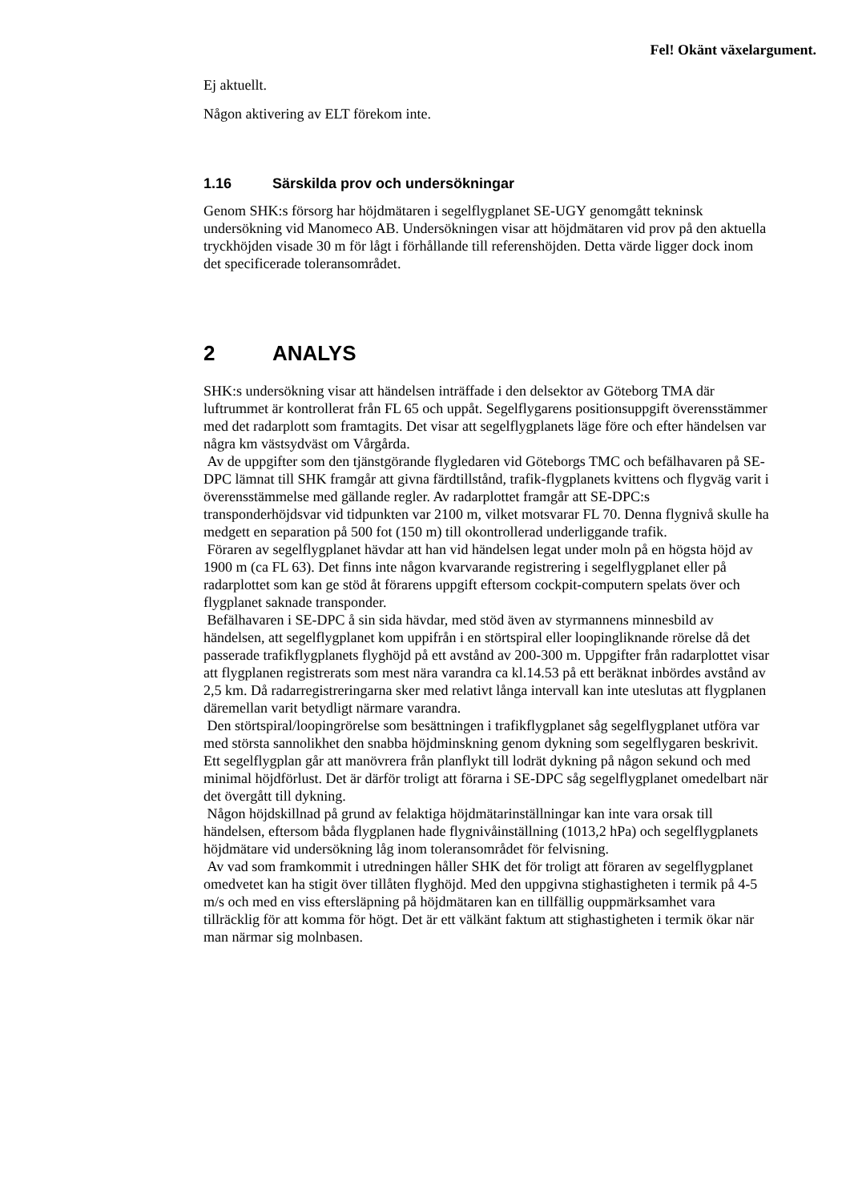Fel! Okänt växelargument.
Ej aktuellt.
Någon aktivering av ELT förekom inte.
1.16 Särskilda prov och undersökningar
Genom SHK:s försorg har höjdmätaren i segelflygplanet SE-UGY genomgått tekninsk undersökning vid Manomeco AB. Undersökningen visar att höjdmätaren vid prov på den aktuella tryckhöjden visade 30 m för lågt i förhållande till referenshöjden. Detta värde ligger dock inom det specificerade toleransområdet.
2 ANALYS
SHK:s undersökning visar att händelsen inträffade i den delsektor av Göteborg TMA där luftrummet är kontrollerat från FL 65 och uppåt. Segelflygarens positionsuppgift överensstämmer med det radarplott som framtagits. Det visar att segelflygplanets läge före och efter händelsen var några km västsydväst om Vårgårda.
Av de uppgifter som den tjänstgörande flygledaren vid Göteborgs TMC och befälhavaren på SE-DPC lämnat till SHK framgår att givna färdtillstånd, trafik-flygplanets kvittens och flygväg varit i överensstämmelse med gällande regler. Av radarplottet framgår att SE-DPC:s transponderhöjdsvar vid tidpunkten var 2100 m, vilket motsvarar FL 70. Denna flygnivå skulle ha medgett en separation på 500 fot (150 m) till okontrollerad underliggande trafik.
Föraren av segelflygplanet hävdar att han vid händelsen legat under moln på en högsta höjd av 1900 m (ca FL 63). Det finns inte någon kvarvarande registrering i segelflygplanet eller på radarplottet som kan ge stöd åt förarens uppgift eftersom cockpit-computern spelats över och flygplanet saknade transponder.
Befälhavaren i SE-DPC å sin sida hävdar, med stöd även av styrmannens minnesbild av händelsen, att segelflygplanet kom uppifrån i en störtspiral eller loopingliknande rörelse då det passerade trafikflygplanets flyghöjd på ett avstånd av 200-300 m. Uppgifter från radarplottet visar att flygplanen registrerats som mest nära varandra ca kl.14.53 på ett beräknat inbördes avstånd av 2,5 km. Då radarregistreringarna sker med relativt långa intervall kan inte uteslutas att flygplanen däremellan varit betydligt närmare varandra.
Den störtspiral/loopingrörelse som besättningen i trafikflygplanet såg segelflygplanet utföra var med största sannolikhet den snabba höjdminskning genom dykning som segelflygaren beskrivit. Ett segelflygplan går att manövrera från planflykt till lodrät dykning på någon sekund och med minimal höjdförlust. Det är därför troligt att förarna i SE-DPC såg segelflygplanet omedelbart när det övergått till dykning.
Någon höjdskillnad på grund av felaktiga höjdmätarinställningar kan inte vara orsak till händelsen, eftersom båda flygplanen hade flygnivåinställning (1013,2 hPa) och segelflygplanets höjdmätare vid undersökning låg inom toleransområdet för felvisning.
Av vad som framkommit i utredningen håller SHK det för troligt att föraren av segelflygplanet omedvetet kan ha stigit över tillåten flyghöjd. Med den uppgivna stighastigheten i termik på 4-5 m/s och med en viss eftersläpning på höjdmätaren kan en tillfällig ouppmärksamhet vara tillräcklig för att komma för högt. Det är ett välkänt faktum att stighastigheten i termik ökar när man närmar sig molnbasen.